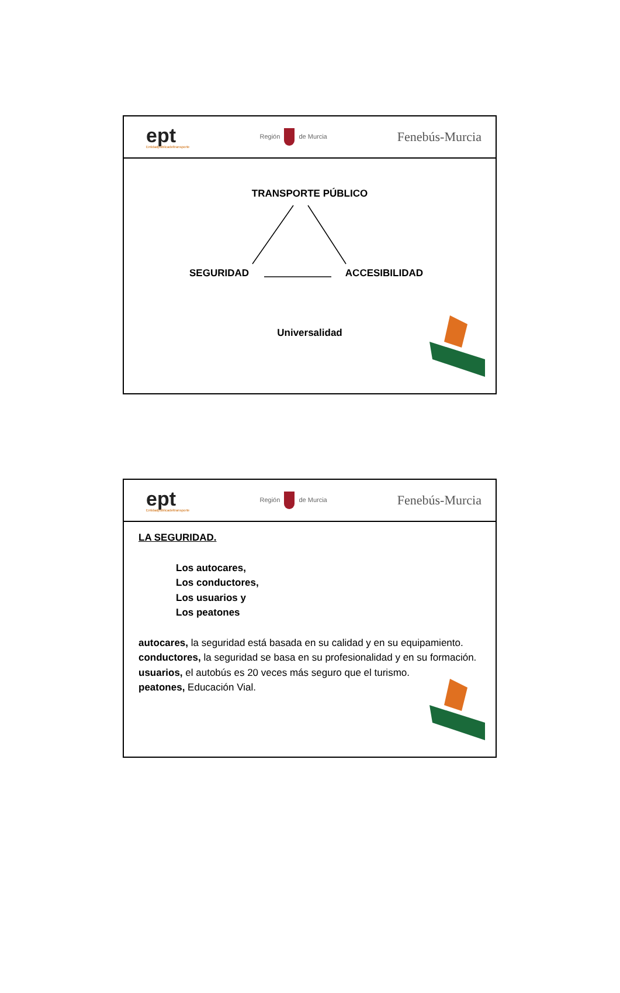ept
Entidadpúblicadeltransporte
Región de Murcia
Fenebús-Murcia
TRANSPORTE PÚBLICO
SEGURIDAD ACCESIBILIDAD
Universalidad
ept
Entidadpúblicadeltransporte
Región de Murcia
Fenebús-Murcia
LA SEGURIDAD.
Los autocares,
Los conductores,
Los usuarios y
Los peatones
autocares, la seguridad está basada en su calidad y en su equipamiento.
conductores, la seguridad se basa en su profesionalidad y en su formación.
usuarios, el autobús es 20 veces más seguro que el turismo.
peatones, Educación Vial.